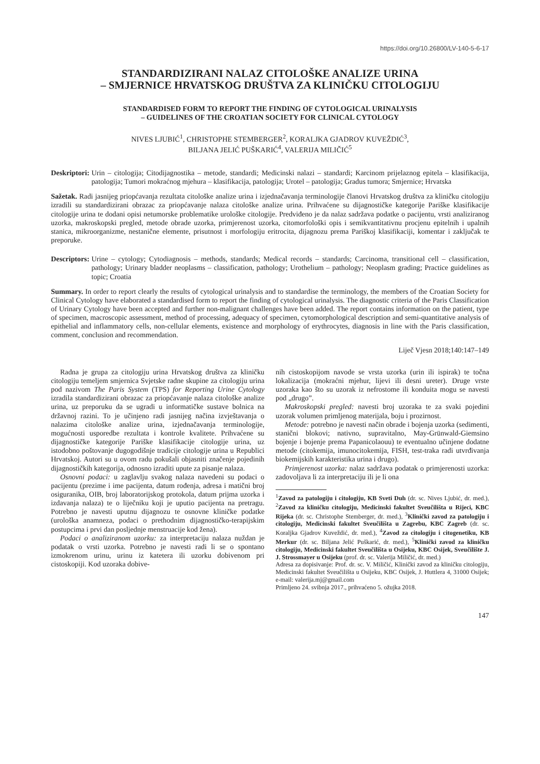https://doi.org/10.26800/LV-140-5-6-17
STANDARDIZIRANI NALAZ CITOLOŠKE ANALIZE URINA
– SMJERNICE HRVATSKOG DRUŠTVA ZA KLINIČKU CITOLOGIJU
STANDARDISED FORM TO REPORT THE FINDING OF CYTOLOGICAL URINALYSIS
– GUIDELINES OF THE CROATIAN SOCIETY FOR CLINICAL CYTOLOGY
NIVES LJUBIĆ<sup>1</sup>, CHRISTOPHE STEMBERGER<sup>2</sup>, KORALJKA GJADROV KUVEŽDIĆ<sup>3</sup>,
BILJANA JELIĆ PUŠKARIĆ<sup>4</sup>, VALERIJA MILIČIĆ<sup>5</sup>
Deskriptori: Urin – citologija; Citodijagnostika – metode, standardi; Medicinski nalazi – standardi; Karcinom prijelaznog epitela – klasifikacija, patologija; Tumori mokraćnog mjehura – klasifikacija, patologija; Urotel – patologija; Gradus tumora; Smjernice; Hrvatska
Sažetak. Radi jasnijeg priopćavanja rezultata citološke analize urina i izjednačavanja terminologije članovi Hrvatskog društva za kliničku citologiju izradili su standardizirani obrazac za priopćavanje nalaza citološke analize urina. Prihvaćene su dijagnostičke kategorije Pariške klasifikacije citologije urina te dodani opisi netumorske problematike urološke citologije. Predviđeno je da nalaz sadržava podatke o pacijentu, vrsti analiziranog uzorka, makroskopski pregled, metode obrade uzorka, primjerenost uzorka, citomorfološki opis i semikvantitativnu procjenu epitelnih i upalnih stanica, mikroorganizme, nestanične elemente, prisutnost i morfologiju eritrocita, dijagnozu prema Pariškoj klasifikaciji, komentar i zaključak te preporuke.
Descriptors: Urine – cytology; Cytodiagnosis – methods, standards; Medical records – standards; Carcinoma, transitional cell – classification, pathology; Urinary bladder neoplasms – classification, pathology; Urothelium – pathology; Neoplasm grading; Practice guidelines as topic; Croatia
Summary. In order to report clearly the results of cytological urinalysis and to standardise the terminology, the members of the Croatian Society for Clinical Cytology have elaborated a standardised form to report the finding of cytological urinalysis. The diagnostic criteria of the Paris Classification of Urinary Cytology have been accepted and further non-malignant challenges have been added. The report contains information on the patient, type of specimen, macroscopic assessment, method of processing, adequacy of specimen, cytomorphological description and semi-quantitative analysis of epithelial and inflammatory cells, non-cellular elements, existence and morphology of erythrocytes, diagnosis in line with the Paris classification, comment, conclusion and recommendation.
Liječ Vjesn 2018;140:147–149
Radna je grupa za citologiju urina Hrvatskog društva za kliničku citologiju temeljem smjernica Svjetske radne skupine za citologiju urina pod nazivom The Paris System (TPS) for Reporting Urine Cytology izradila standardizirani obrazac za priopćavanje nalaza citološke analize urina, uz preporuku da se ugradi u informatičke sustave bolnica na državnoj razini. To je učinjeno radi jasnijeg načina izvještavanja o nalazima citološke analize urina, izjednačavanja terminologije, mogućnosti usporedbe rezultata i kontrole kvalitete. Prihvaćene su dijagnostičke kategorije Pariške klasifikacije citologije urina, uz istodobno poštovanje dugogodišnje tradicije citologije urina u Republici Hrvatskoj. Autori su u ovom radu pokušali objasniti značenje pojedinih dijagnostičkih kategorija, odnosno izraditi upute za pisanje nalaza.
Osnovni podaci: u zaglavlju svakog nalaza navedeni su podaci o pacijentu (prezime i ime pacijenta, datum rođenja, adresa i matični broj osiguranika, OIB, broj laboratorijskog protokola, datum prijma uzorka i izdavanja nalaza) te o liječniku koji je uputio pacijenta na pretragu. Potrebno je navesti uputnu dijagnozu te osnovne kliničke podatke (urološka anamneza, podaci o prethodnim dijagnostičko-terapijskim postupcima i prvi dan posljednje menstruacije kod žena).
Podaci o analiziranom uzorku: za interpretaciju nalaza nuždan je podatak o vrsti uzorka. Potrebno je navesti radi li se o spontano izmokrenom urinu, urinu iz katetera ili uzorku dobivenom pri cistoskopiji. Kod uzoraka dobive-
nih cistoskopijom navode se vrsta uzorka (urin ili ispirak) te točna lokalizacija (mokraćni mjehur, lijevi ili desni ureter). Druge vrste uzoraka kao što su uzorak iz nefrostome ili konduita mogu se navesti pod „drugo”.
Makroskopski pregled: navesti broj uzoraka te za svaki pojedini uzorak volumen primljenog materijala, boju i prozirnost.
Metode: potrebno je navesti način obrade i bojenja uzorka (sedimenti, stanični blokovi; nativno, supravitalno, May-Grünwald-Giemsino bojenje i bojenje prema Papanicolaouu) te eventualno učinjene dodatne metode (citokemija, imunocitokemija, FISH, test-traka radi utvrđivanja biokemijskih karakteristika urina i drugo).
Primjerenost uzorka: nalaz sadržava podatak o primjerenosti uzorka: zadovoljava li za interpretaciju ili je li ona
<sup>1</sup> Zavod za patologiju i citologiju, KB Sveti Duh (dr. sc. Nives Ljubić, dr. med.), <sup>2</sup>Zavod za kliničku citologiju, Medicinski fakultet Sveučilišta u Rijeci, KBC Rijeka (dr. sc. Christophe Stemberger, dr. med.), <sup>3</sup>Klinički zavod za patologiju i citologiju, Medicinski fakultet Sveučilišta u Zagrebu, KBC Zagreb (dr. sc. Koraljka Gjadrov Kuveždić, dr. med.), <sup>4</sup>Zavod za citologiju i citogenetiku, KB Merkur (dr. sc. Biljana Jelić Puškarić, dr. med.), <sup>5</sup>Klinički zavod za kliničku citologiju, Medicinski fakultet Sveučilišta u Osijeku, KBC Osijek, Sveučilište J. J. Strossmayer u Osijeku (prof. dr. sc. Valerija Miličić, dr. med.)
Adresa za dopisivanje: Prof. dr. sc. V. Miličić, Klinički zavod za kliničku citologiju, Medicinski fakultet Sveučilišta u Osijeku, KBC Osijek, J. Huttlera 4, 31000 Osijek; e-mail: valerija.mj@gmail.com
Primljeno 24. svibnja 2017., prihvaćeno 5. ožujka 2018.
147